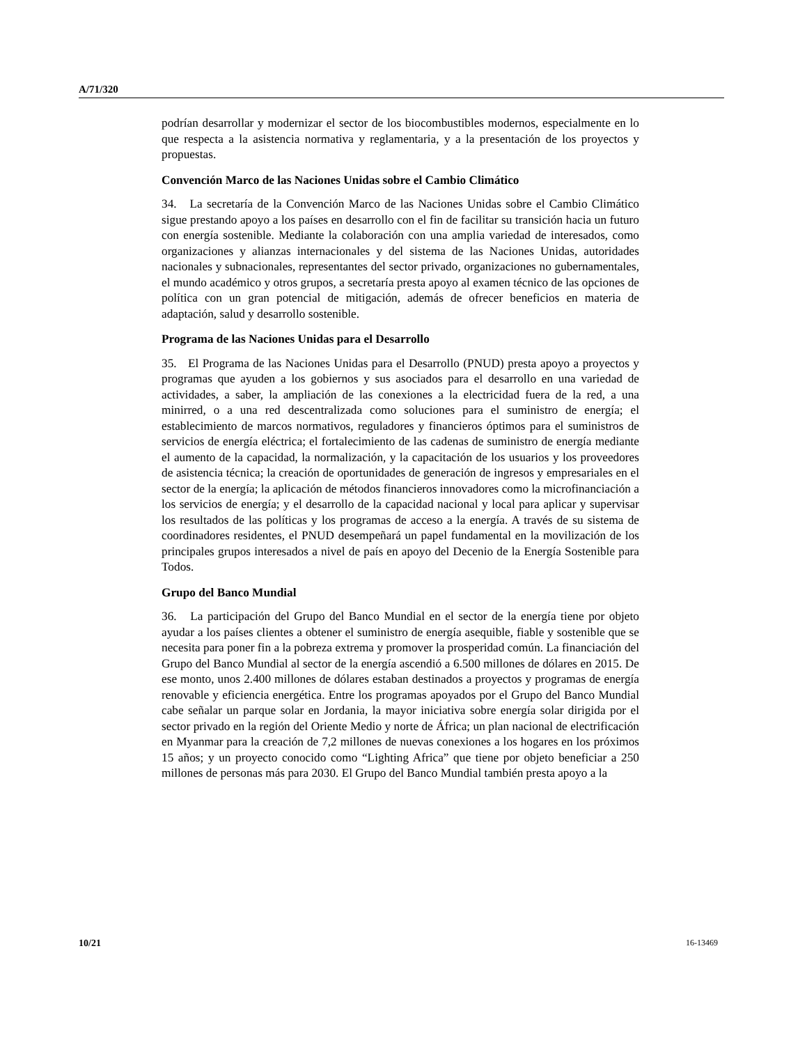A/71/320
podrían desarrollar y modernizar el sector de los biocombustibles modernos, especialmente en lo que respecta a la asistencia normativa y reglamentaria, y a la presentación de los proyectos y propuestas.
Convención Marco de las Naciones Unidas sobre el Cambio Climático
34. La secretaría de la Convención Marco de las Naciones Unidas sobre el Cambio Climático sigue prestando apoyo a los países en desarrollo con el fin de facilitar su transición hacia un futuro con energía sostenible. Mediante la colaboración con una amplia variedad de interesados, como organizaciones y alianzas internacionales y del sistema de las Naciones Unidas, autoridades nacionales y subnacionales, representantes del sector privado, organizaciones no gubernamentales, el mundo académico y otros grupos, a secretaría presta apoyo al examen técnico de las opciones de política con un gran potencial de mitigación, además de ofrecer beneficios en materia de adaptación, salud y desarrollo sostenible.
Programa de las Naciones Unidas para el Desarrollo
35. El Programa de las Naciones Unidas para el Desarrollo (PNUD) presta apoyo a proyectos y programas que ayuden a los gobiernos y sus asociados para el desarrollo en una variedad de actividades, a saber, la ampliación de las conexiones a la electricidad fuera de la red, a una minirred, o a una red descentralizada como soluciones para el suministro de energía; el establecimiento de marcos normativos, reguladores y financieros óptimos para el suministros de servicios de energía eléctrica; el fortalecimiento de las cadenas de suministro de energía mediante el aumento de la capacidad, la normalización, y la capacitación de los usuarios y los proveedores de asistencia técnica; la creación de oportunidades de generación de ingresos y empresariales en el sector de la energía; la aplicación de métodos financieros innovadores como la microfinanciación a los servicios de energía; y el desarrollo de la capacidad nacional y local para aplicar y supervisar los resultados de las políticas y los programas de acceso a la energía. A través de su sistema de coordinadores residentes, el PNUD desempeñará un papel fundamental en la movilización de los principales grupos interesados a nivel de país en apoyo del Decenio de la Energía Sostenible para Todos.
Grupo del Banco Mundial
36. La participación del Grupo del Banco Mundial en el sector de la energía tiene por objeto ayudar a los países clientes a obtener el suministro de energía asequible, fiable y sostenible que se necesita para poner fin a la pobreza extrema y promover la prosperidad común. La financiación del Grupo del Banco Mundial al sector de la energía ascendió a 6.500 millones de dólares en 2015. De ese monto, unos 2.400 millones de dólares estaban destinados a proyectos y programas de energía renovable y eficiencia energética. Entre los programas apoyados por el Grupo del Banco Mundial cabe señalar un parque solar en Jordania, la mayor iniciativa sobre energía solar dirigida por el sector privado en la región del Oriente Medio y norte de África; un plan nacional de electrificación en Myanmar para la creación de 7,2 millones de nuevas conexiones a los hogares en los próximos 15 años; y un proyecto conocido como “Lighting Africa” que tiene por objeto beneficiar a 250 millones de personas más para 2030. El Grupo del Banco Mundial también presta apoyo a la
10/21 16-13469